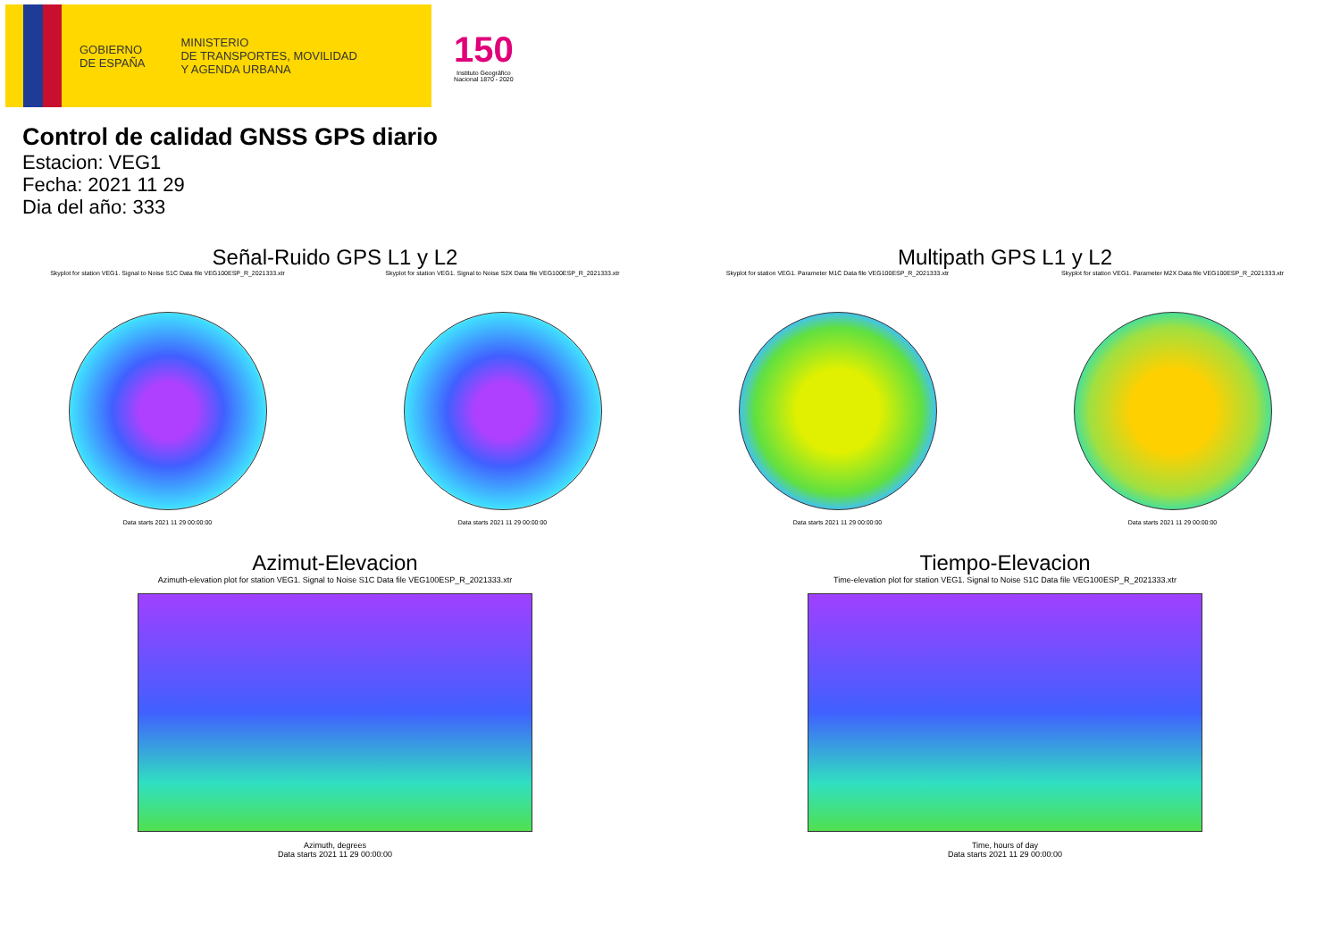GOBIERNO
DE ESPAÑA
MINISTERIO
DE TRANSPORTES, MOVILIDAD
Y AGENDA URBANA
150
Instituto Geográfico
Nacional 1870 - 2020
Control de calidad GNSS GPS diario
Estacion: VEG1
Fecha: 2021 11 29
Dia del año: 333
Señal-Ruido GPS L1 y L2
Skyplot for station VEG1. Signal to Noise S1C Data file VEG100ESP_R_2021333.xtr
Data starts 2021 11 29 00:00:00
Skyplot for station VEG1. Signal to Noise S2X Data file VEG100ESP_R_2021333.xtr
Data starts 2021 11 29 00:00:00
Multipath GPS L1 y L2
Skyplot for station VEG1. Parameter M1C Data file VEG100ESP_R_2021333.xtr
Data starts 2021 11 29 00:00:00
Skyplot for station VEG1. Parameter M2X Data file VEG100ESP_R_2021333.xtr
Data starts 2021 11 29 00:00:00
Azimut-Elevacion
Azimuth-elevation plot for station VEG1. Signal to Noise S1C Data file VEG100ESP_R_2021333.xtr
Azimuth, degrees
Data starts 2021 11 29 00:00:00
Tiempo-Elevacion
Time-elevation plot for station VEG1. Signal to Noise S1C Data file VEG100ESP_R_2021333.xtr
Time, hours of day
Data starts 2021 11 29 00:00:00